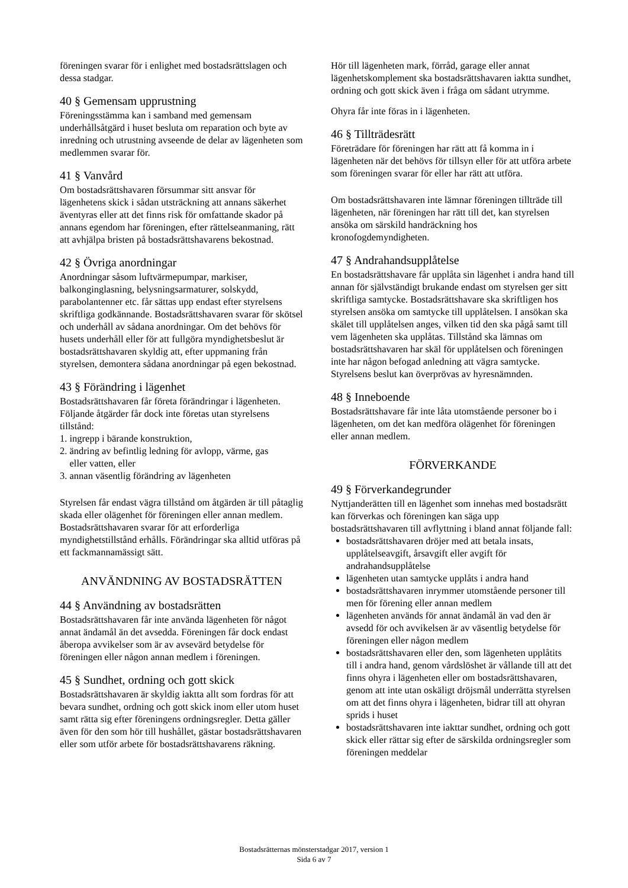föreningen svarar för i enlighet med bostadsrättslagen och dessa stadgar.
40 § Gemensam upprustning
Föreningsstämma kan i samband med gemensam underhållsåtgärd i huset besluta om reparation och byte av inredning och utrustning avseende de delar av lägenheten som medlemmen svarar för.
41 § Vanvård
Om bostadsrättshavaren försummar sitt ansvar för lägenhetens skick i sådan utsträckning att annans säkerhet äventyras eller att det finns risk för omfattande skador på annans egendom har föreningen, efter rättelseanmaning, rätt att avhjälpa bristen på bostadsrättshavarens bekostnad.
42 § Övriga anordningar
Anordningar såsom luftvärmepumpar, markiser, balkonginglasning, belysningsarmaturer, solskydd, parabolantenner etc. får sättas upp endast efter styrelsens skriftliga godkännande. Bostadsrättshavaren svarar för skötsel och underhåll av sådana anordningar. Om det behövs för husets underhåll eller för att fullgöra myndighetsbeslut är bostadsrättshavaren skyldig att, efter uppmaning från styrelsen, demontera sådana anordningar på egen bekostnad.
43 § Förändring i lägenhet
Bostadsrättshavaren får företa förändringar i lägenheten. Följande åtgärder får dock inte företas utan styrelsens tillstånd:
1. ingrepp i bärande konstruktion,
2. ändring av befintlig ledning för avlopp, värme, gas
eller vatten, eller
3. annan väsentlig förändring av lägenheten
Styrelsen får endast vägra tillstånd om åtgärden är till påtaglig skada eller olägenhet för föreningen eller annan medlem. Bostadsrättshavaren svarar för att erforderliga myndighetstillstånd erhålls. Förändringar ska alltid utföras på ett fackmannamässigt sätt.
ANVÄNDNING AV BOSTADSRÄTTEN
44 § Användning av bostadsrätten
Bostadsrättshavaren får inte använda lägenheten för något annat ändamål än det avsedda. Föreningen får dock endast åberopa avvikelser som är av avsevärd betydelse för föreningen eller någon annan medlem i föreningen.
45 § Sundhet, ordning och gott skick
Bostadsrättshavaren är skyldig iaktta allt som fordras för att bevara sundhet, ordning och gott skick inom eller utom huset samt rätta sig efter föreningens ordningsregler. Detta gäller även för den som hör till hushållet, gästar bostadsrättshavaren eller som utför arbete för bostadsrättshavarens räkning.
Hör till lägenheten mark, förråd, garage eller annat lägenhetskomplement ska bostadsrättshavaren iaktta sundhet, ordning och gott skick även i fråga om sådant utrymme.
Ohyra får inte föras in i lägenheten.
46 § Tillträdesrätt
Företrädare för föreningen har rätt att få komma in i lägenheten när det behövs för tillsyn eller för att utföra arbete som föreningen svarar för eller har rätt att utföra.
Om bostadsrättshavaren inte lämnar föreningen tillträde till lägenheten, när föreningen har rätt till det, kan styrelsen ansöka om särskild handräckning hos kronofogdemyndigheten.
47 § Andrahandsupplåtelse
En bostadsrättshavare får upplåta sin lägenhet i andra hand till annan för självständigt brukande endast om styrelsen ger sitt skriftliga samtycke. Bostadsrättshavare ska skriftligen hos styrelsen ansöka om samtycke till upplåtelsen. I ansökan ska skälet till upplåtelsen anges, vilken tid den ska pågå samt till vem lägenheten ska upplåtas. Tillstånd ska lämnas om bostadsrättshavaren har skäl för upplåtelsen och föreningen inte har någon befogad anledning att vägra samtycke. Styrelsens beslut kan överprövas av hyresnämnden.
48 § Inneboende
Bostadsrättshavare får inte låta utomstående personer bo i lägenheten, om det kan medföra olägenhet för föreningen eller annan medlem.
FÖRVERKANDE
49 § Förverkandegrunder
Nyttjanderätten till en lägenhet som innehas med bostadsrätt kan förverkas och föreningen kan säga upp bostadsrättshavaren till avflyttning i bland annat följande fall:
bostadsrättshavaren dröjer med att betala insats, upplåtelseavgift, årsavgift eller avgift för andrahandsupplåtelse
lägenheten utan samtycke upplåts i andra hand
bostadsrättshavaren inrymmer utomstående personer till men för förening eller annan medlem
lägenheten används för annat ändamål än vad den är avsedd för och avvikelsen är av väsentlig betydelse för föreningen eller någon medlem
bostadsrättshavaren eller den, som lägenheten upplåtits till i andra hand, genom vårdslöshet är vållande till att det finns ohyra i lägenheten eller om bostadsrättshavaren, genom att inte utan oskäligt dröjsmål underrätta styrelsen om att det finns ohyra i lägenheten, bidrar till att ohyran sprids i huset
bostadsrättshavaren inte iakttar sundhet, ordning och gott skick eller rättar sig efter de särskilda ordningsregler som föreningen meddelar
Bostadsrätternas mönsterstadgar 2017, version 1
Sida 6 av 7